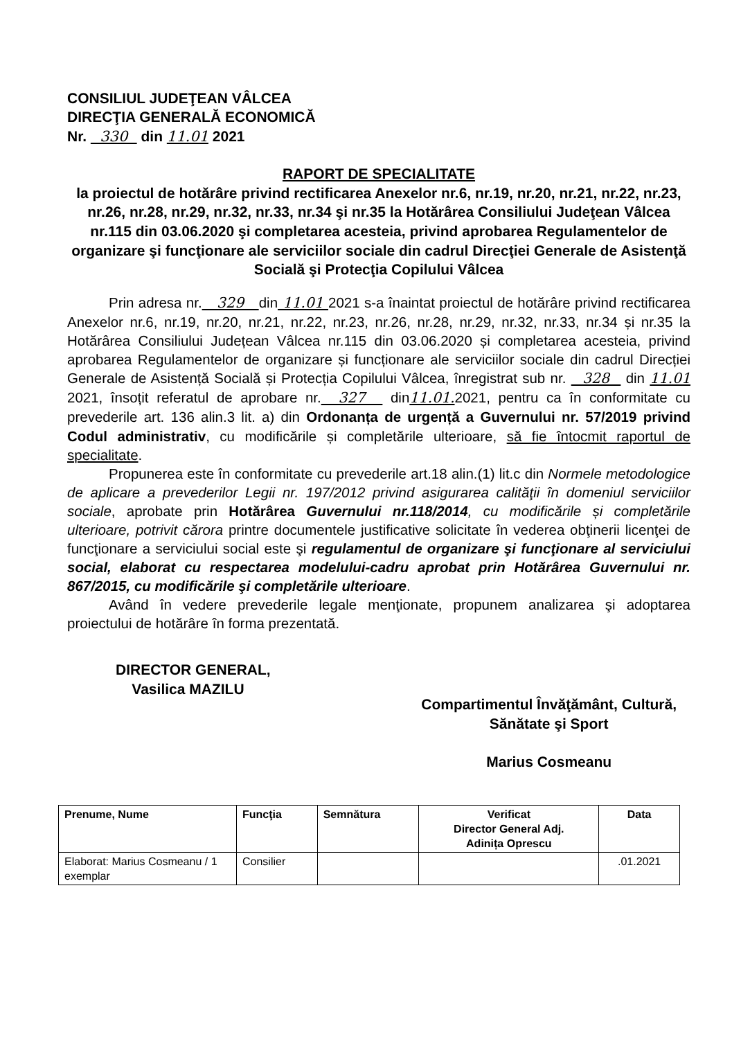CONSILIUL JUDEŢEAN VÂLCEA
DIRECŢIA GENERALĂ ECONOMICĂ
Nr. 330 din 11.01 2021
RAPORT DE SPECIALITATE
la proiectul de hotărâre privind rectificarea Anexelor nr.6, nr.19, nr.20, nr.21, nr.22, nr.23, nr.26, nr.28, nr.29, nr.32, nr.33, nr.34 şi nr.35 la Hotărârea Consiliului Judeţean Vâlcea nr.115 din 03.06.2020 şi completarea acesteia, privind aprobarea Regulamentelor de organizare şi funcţionare ale serviciilor sociale din cadrul Direcţiei Generale de Asistenţă Socială şi Protecţia Copilului Vâlcea
Prin adresa nr. 329 din 11.01 2021 s-a înaintat proiectul de hotărâre privind rectificarea Anexelor nr.6, nr.19, nr.20, nr.21, nr.22, nr.23, nr.26, nr.28, nr.29, nr.32, nr.33, nr.34 și nr.35 la Hotărârea Consiliului Județean Vâlcea nr.115 din 03.06.2020 și completarea acesteia, privind aprobarea Regulamentelor de organizare și funcționare ale serviciilor sociale din cadrul Direcției Generale de Asistență Socială și Protecția Copilului Vâlcea, înregistrat sub nr. 328 din 11.01 2021, însoțit referatul de aprobare nr. 327 din11.01. 2021, pentru ca în conformitate cu prevederile art. 136 alin.3 lit. a) din Ordonanța de urgență a Guvernului nr. 57/2019 privind Codul administrativ, cu modificările și completările ulterioare, să fie întocmit raportul de specialitate.
Propunerea este în conformitate cu prevederile art.18 alin.(1) lit.c din Normele metodologice de aplicare a prevederilor Legii nr. 197/2012 privind asigurarea calităţii în domeniul serviciilor sociale, aprobate prin Hotărârea Guvernului nr.118/2014, cu modificările și completările ulterioare, potrivit cărora printre documentele justificative solicitate în vederea obţinerii licenţei de funcţionare a serviciului social este şi regulamentul de organizare şi funcţionare al serviciului social, elaborat cu respectarea modelului-cadru aprobat prin Hotărârea Guvernului nr. 867/2015, cu modificările şi completările ulterioare.
Având în vedere prevederile legale menţionate, propunem analizarea şi adoptarea proiectului de hotărâre în forma prezentată.
DIRECTOR GENERAL,
Vasilica MAZILU
Compartimentul Învăţământ, Cultură,
Sănătate şi Sport
Marius Cosmeanu
| Prenume, Nume | Funcţia | Semnătura | Verificat Director General Adj. Adinița Oprescu | Data |
| --- | --- | --- | --- | --- |
| Elaborat: Marius Cosmeanu / 1 exemplar | Consilier | | | .01.2021 |